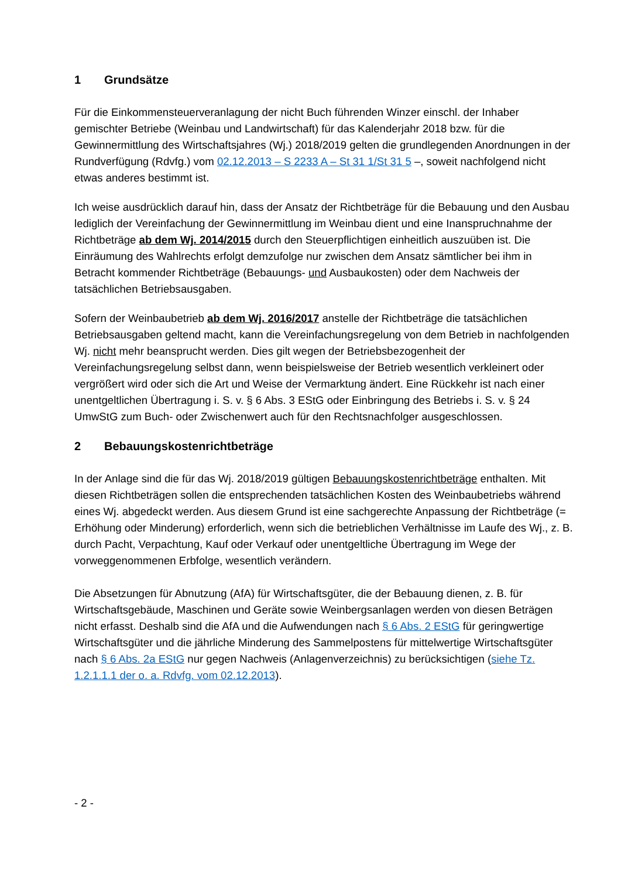1 Grundsätze
Für die Einkommensteuerveranlagung der nicht Buch führenden Winzer einschl. der Inhaber gemischter Betriebe (Weinbau und Landwirtschaft) für das Kalenderjahr 2018 bzw. für die Gewinnermittlung des Wirtschaftsjahres (Wj.) 2018/2019 gelten die grundlegenden Anordnungen in der Rundverfügung (Rdvfg.) vom 02.12.2013 – S 2233 A – St 31 1/St 31 5 –, soweit nachfolgend nicht etwas anderes bestimmt ist.
Ich weise ausdrücklich darauf hin, dass der Ansatz der Richtbeträge für die Bebauung und den Ausbau lediglich der Vereinfachung der Gewinnermittlung im Weinbau dient und eine Inanspruchnahme der Richtbeträge ab dem Wj. 2014/2015 durch den Steuerpflichtigen einheitlich auszuüben ist. Die Einräumung des Wahlrechts erfolgt demzufolge nur zwischen dem Ansatz sämtlicher bei ihm in Betracht kommender Richtbeträge (Bebauungs- und Ausbaukosten) oder dem Nachweis der tatsächlichen Betriebsausgaben.
Sofern der Weinbaubetrieb ab dem Wj. 2016/2017 anstelle der Richtbeträge die tatsächlichen Betriebsausgaben geltend macht, kann die Vereinfachungsregelung von dem Betrieb in nachfolgenden Wj. nicht mehr beansprucht werden. Dies gilt wegen der Betriebsbezogenheit der Vereinfachungsregelung selbst dann, wenn beispielsweise der Betrieb wesentlich verkleinert oder vergrößert wird oder sich die Art und Weise der Vermarktung ändert. Eine Rückkehr ist nach einer unentgeltlichen Übertragung i. S. v. § 6 Abs. 3 EStG oder Einbringung des Betriebs i. S. v. § 24 UmwStG zum Buch- oder Zwischenwert auch für den Rechtsnachfolger ausgeschlossen.
2 Bebauungskostenrichtbeträge
In der Anlage sind die für das Wj. 2018/2019 gültigen Bebauungskostenrichtbeträge enthalten. Mit diesen Richtbeträgen sollen die entsprechenden tatsächlichen Kosten des Weinbaubetriebs während eines Wj. abgedeckt werden. Aus diesem Grund ist eine sachgerechte Anpassung der Richtbeträge (= Erhöhung oder Minderung) erforderlich, wenn sich die betrieblichen Verhältnisse im Laufe des Wj., z. B. durch Pacht, Verpachtung, Kauf oder Verkauf oder unentgeltliche Übertragung im Wege der vorweggenommenen Erbfolge, wesentlich verändern.
Die Absetzungen für Abnutzung (AfA) für Wirtschaftsgüter, die der Bebauung dienen, z. B. für Wirtschaftsgebäude, Maschinen und Geräte sowie Weinbergsanlagen werden von diesen Beträgen nicht erfasst. Deshalb sind die AfA und die Aufwendungen nach § 6 Abs. 2 EStG für geringwertige Wirtschaftsgüter und die jährliche Minderung des Sammelpostens für mittelwertige Wirtschaftsgüter nach § 6 Abs. 2a EStG nur gegen Nachweis (Anlagenverzeichnis) zu berücksichtigen (siehe Tz. 1.2.1.1.1 der o. a. Rdvfg. vom 02.12.2013).
- 2 -